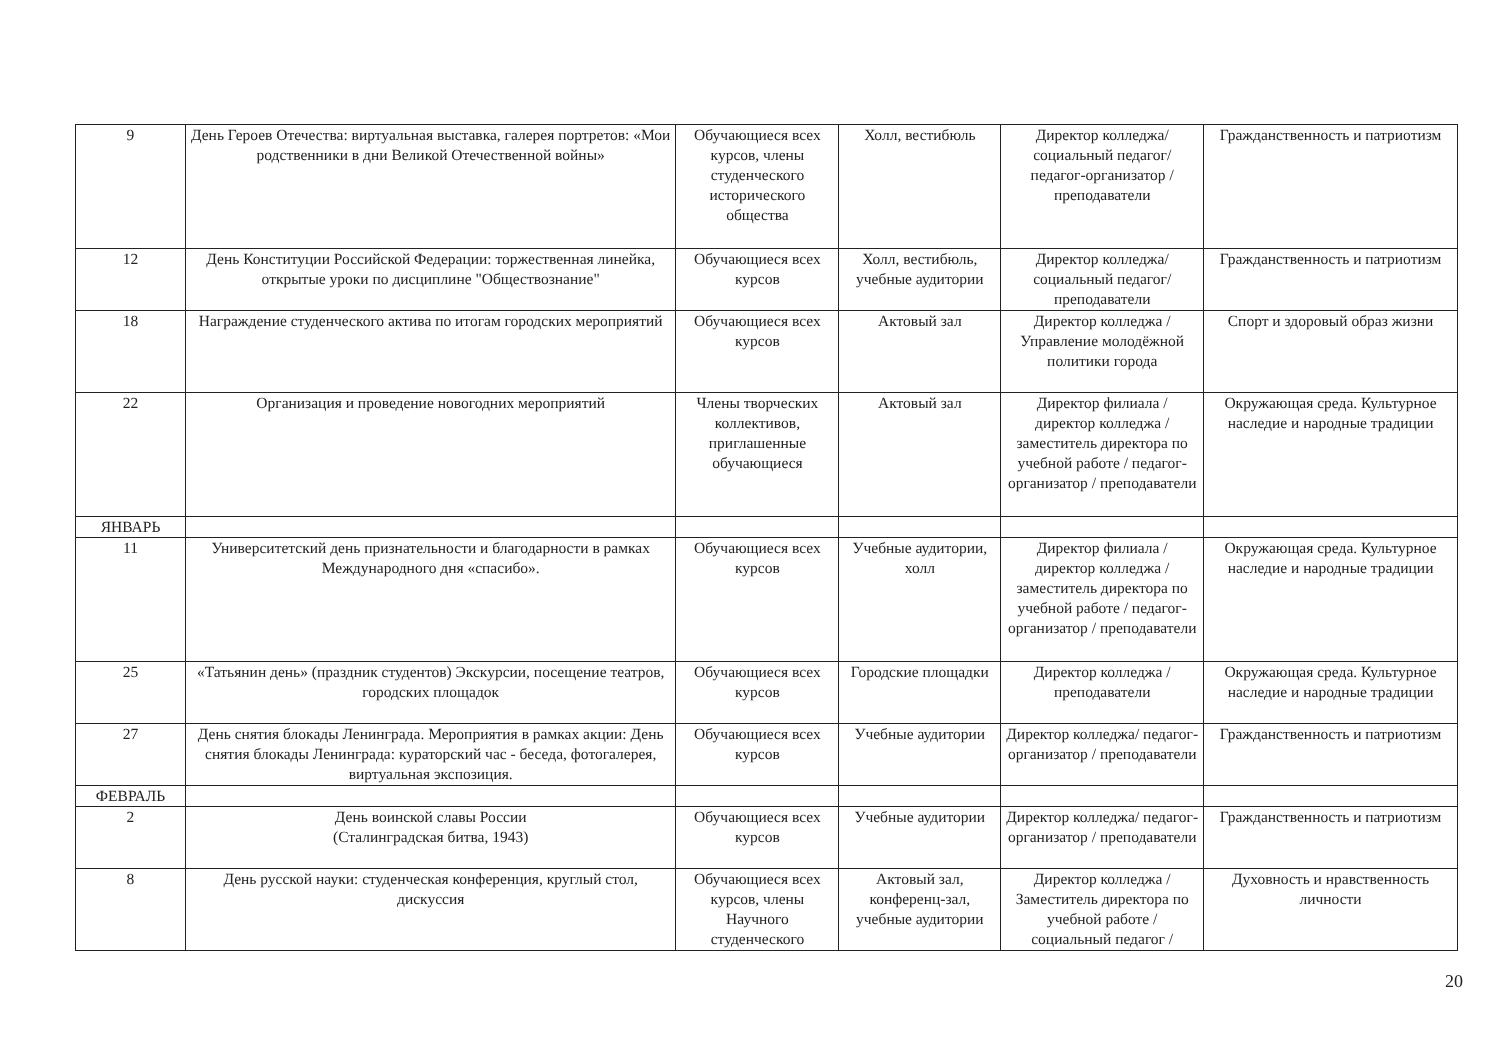| 9 | День Героев Отечества: виртуальная выставка, галерея портретов: «Мои родственники в дни Великой Отечественной войны» | Обучающиеся всех курсов, члены студенческого исторического общества | Холл, вестибюль | Директор колледжа/ социальный педагог/ педагог-организатор / преподаватели | Гражданственность и патриотизм |
| 12 | День Конституции Российской Федерации: торжественная линейка, открытые уроки по дисциплине "Обществознание" | Обучающиеся всех курсов | Холл, вестибюль, учебные аудитории | Директор колледжа/ социальный педагог/ преподаватели | Гражданственность и патриотизм |
| 18 | Награждение студенческого актива по итогам городских мероприятий | Обучающиеся всех курсов | Актовый зал | Директор колледжа / Управление молодёжной политики города | Спорт и здоровый образ жизни |
| 22 | Организация и проведение новогодних мероприятий | Члены творческих коллективов, приглашенные обучающиеся | Актовый зал | Директор филиала / директор колледжа / заместитель директора по учебной работе / педагог-организатор / преподаватели | Окружающая среда. Культурное наследие и народные традиции |
| ЯНВАРЬ | | | | | |
| 11 | Университетский день признательности и благодарности в рамках Международного дня «спасибо». | Обучающиеся всех курсов | Учебные аудитории, холл | Директор филиала / директор колледжа / заместитель директора по учебной работе / педагог-организатор / преподаватели | Окружающая среда. Культурное наследие и народные традиции |
| 25 | «Татьянин день» (праздник студентов) Экскурсии, посещение театров, городских площадок | Обучающиеся всех курсов | Городские площадки | Директор колледжа / преподаватели | Окружающая среда. Культурное наследие и народные традиции |
| 27 | День снятия блокады Ленинграда. Мероприятия в рамках акции: День снятия блокады Ленинграда: кураторский час - беседа, фотогалерея, виртуальная экспозиция. | Обучающиеся всех курсов | Учебные аудитории | Директор колледжа/ педагог-организатор / преподаватели | Гражданственность и патриотизм |
| ФЕВРАЛЬ | | | | | |
| 2 | День воинской славы России (Сталинградская битва, 1943) | Обучающиеся всех курсов | Учебные аудитории | Директор колледжа/ педагог-организатор / преподаватели | Гражданственность и патриотизм |
| 8 | День русской науки: студенческая конференция, круглый стол, дискуссия | Обучающиеся всех курсов, члены Научного студенческого | Актовый зал, конференц-зал, учебные аудитории | Директор колледжа / Заместитель директора по учебной работе / социальный педагог / | Духовность и нравственность личности |
20